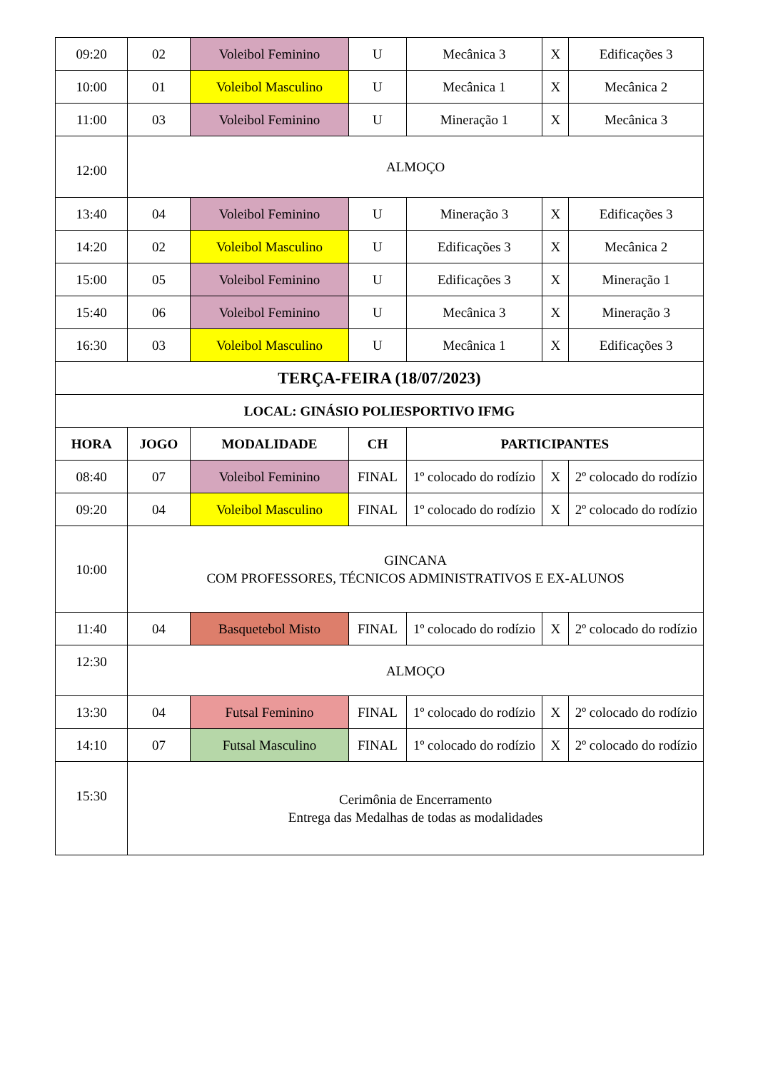| 09:20 | 02 | Voleibol Feminino | U | Mecânica 3 | X | Edificações 3 |
| 10:00 | 01 | Voleibol Masculino | U | Mecânica 1 | X | Mecânica 2 |
| 11:00 | 03 | Voleibol Feminino | U | Mineração 1 | X | Mecânica 3 |
| 12:00 | ALMOÇO | | | | | |
| 13:40 | 04 | Voleibol Feminino | U | Mineração 3 | X | Edificações 3 |
| 14:20 | 02 | Voleibol Masculino | U | Edificações 3 | X | Mecânica 2 |
| 15:00 | 05 | Voleibol Feminino | U | Edificações 3 | X | Mineração 1 |
| 15:40 | 06 | Voleibol Feminino | U | Mecânica 3 | X | Mineração 3 |
| 16:30 | 03 | Voleibol Masculino | U | Mecânica 1 | X | Edificações 3 |
| TERÇA-FEIRA (18/07/2023) | | | | | | |
| LOCAL: GINÁSIO POLIESPORTIVO IFMG | | | | | | |
| HORA | JOGO | MODALIDADE | CH | PARTICIPANTES | | |
| 08:40 | 07 | Voleibol Feminino | FINAL | 1º colocado do rodízio | X | 2º colocado do rodízio |
| 09:20 | 04 | Voleibol Masculino | FINAL | 1º colocado do rodízio | X | 2º colocado do rodízio |
| 10:00 | GINCANA COM PROFESSORES, TÉCNICOS ADMINISTRATIVOS E EX-ALUNOS | | | | | |
| 11:40 | 04 | Basquetebol Misto | FINAL | 1º colocado do rodízio | X | 2º colocado do rodízio |
| 12:30 | ALMOÇO | | | | | |
| 13:30 | 04 | Futsal Feminino | FINAL | 1º colocado do rodízio | X | 2º colocado do rodízio |
| 14:10 | 07 | Futsal Masculino | FINAL | 1º colocado do rodízio | X | 2º colocado do rodízio |
| 15:30 | Cerimônia de Encerramento Entrega das Medalhas de todas as modalidades | | | | | |